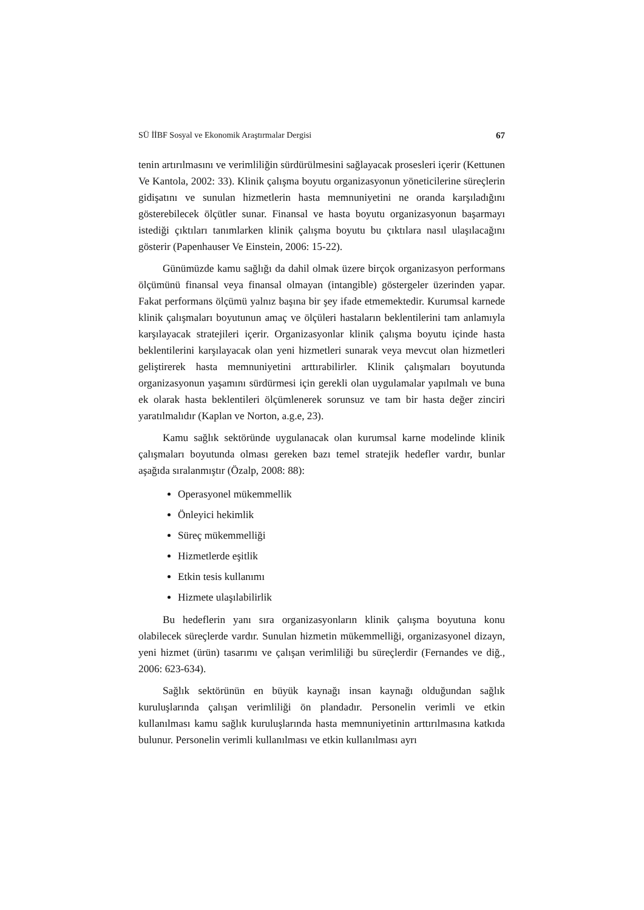SÜ İİBF Sosyal ve Ekonomik Araştırmalar Dergisi 67
tenin artırılmasını ve verimliliğin sürdürülmesini sağlayacak prosesleri içerir (Kettunen Ve Kantola, 2002: 33). Klinik çalışma boyutu organizasyonun yöneticilerine süreçlerin gidişatını ve sunulan hizmetlerin hasta memnuniyetini ne oranda karşıladığını gösterebilecek ölçütler sunar. Finansal ve hasta boyutu organizasyonun başarmayı istediği çıktıları tanımlarken klinik çalışma boyutu bu çıktılara nasıl ulaşılacağını gösterir (Papenhauser Ve Einstein, 2006: 15-22).
Günümüzde kamu sağlığı da dahil olmak üzere birçok organizasyon performans ölçümünü finansal veya finansal olmayan (intangible) göstergeler üzerinden yapar. Fakat performans ölçümü yalnız başına bir şey ifade etmemektedir. Kurumsal karnede klinik çalışmaları boyutunun amaç ve ölçüleri hastaların beklentilerini tam anlamıyla karşılayacak stratejileri içerir. Organizasyonlar klinik çalışma boyutu içinde hasta beklentilerini karşılayacak olan yeni hizmetleri sunarak veya mevcut olan hizmetleri geliştirerek hasta memnuniyetini arttırabilirler. Klinik çalışmaları boyutunda organizasyonun yaşamını sürdürmesi için gerekli olan uygulamalar yapılmalı ve buna ek olarak hasta beklentileri ölçümlenerek sorunsuz ve tam bir hasta değer zinciri yaratılmalıdır (Kaplan ve Norton, a.g.e, 23).
Kamu sağlık sektöründe uygulanacak olan kurumsal karne modelinde klinik çalışmaları boyutunda olması gereken bazı temel stratejik hedefler vardır, bunlar aşağıda sıralanmıştır (Özalp, 2008: 88):
Operasyonel mükemmellik
Önleyici hekimlik
Süreç mükemmelliği
Hizmetlerde eşitlik
Etkin tesis kullanımı
Hizmete ulaşılabilirlik
Bu hedeflerin yanı sıra organizasyonların klinik çalışma boyutuna konu olabilecek süreçlerde vardır. Sunulan hizmetin mükemmelliği, organizasyonel dizayn, yeni hizmet (ürün) tasarımı ve çalışan verimliliği bu süreçlerdir (Fernandes ve diğ., 2006: 623-634).
Sağlık sektörünün en büyük kaynağı insan kaynağı olduğundan sağlık kuruluşlarında çalışan verimliliği ön plandadır. Personelin verimli ve etkin kullanılması kamu sağlık kuruluşlarında hasta memnuniyetinin arttırılmasına katkıda bulunur. Personelin verimli kullanılması ve etkin kullanılması ayrı